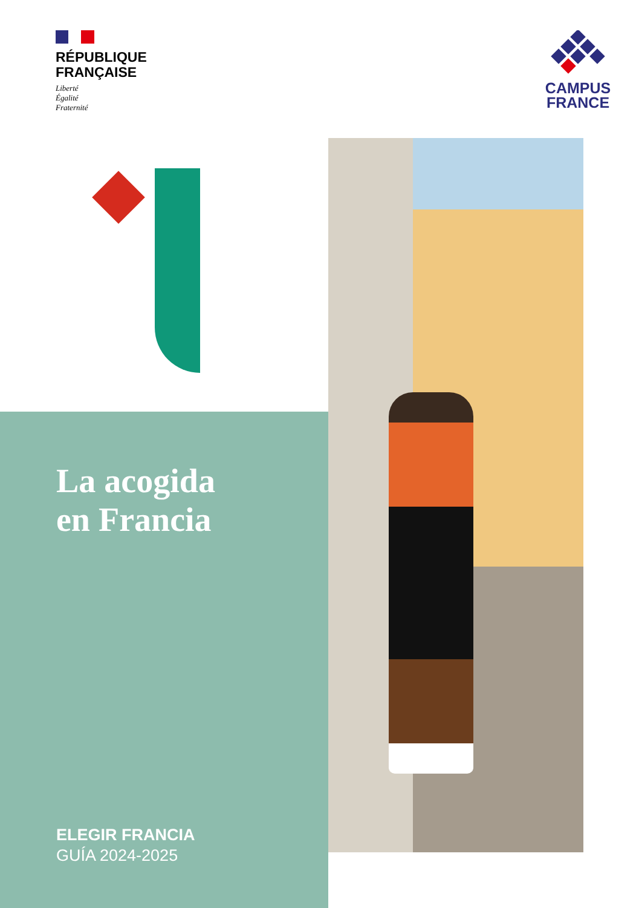RÉPUBLIQUE
FRANÇAISE
Liberté
Égalité
Fraternité
CAMPUS
FRANCE
La acogida
en Francia
ELEGIR FRANCIA
GUÍA 2024-2025